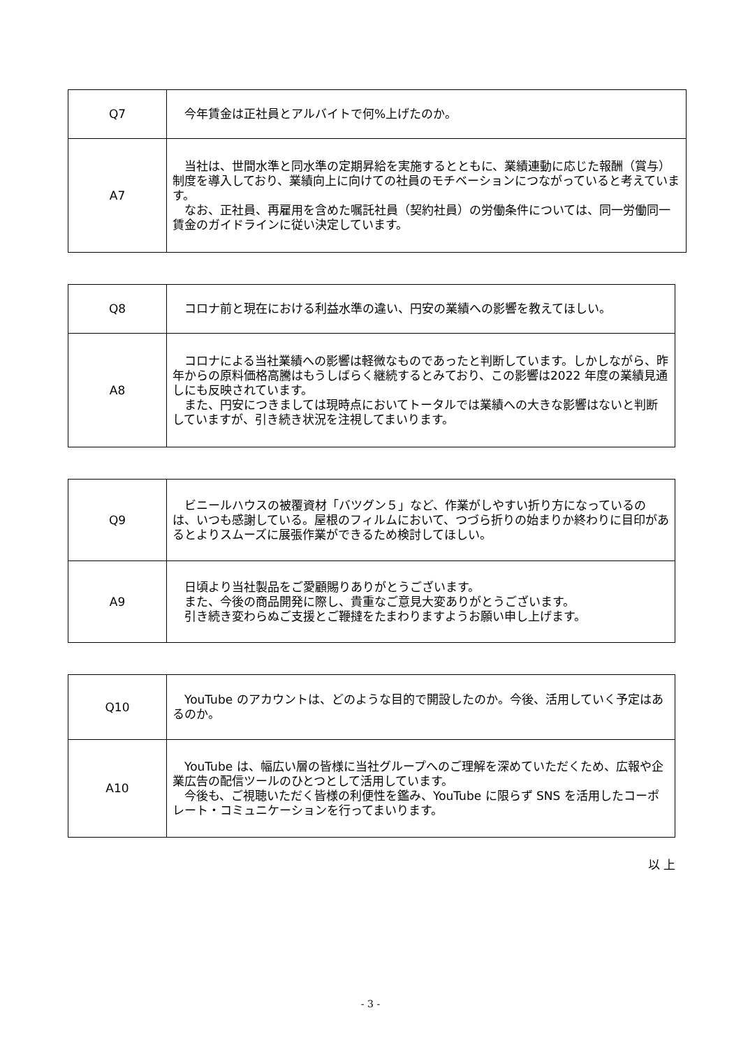| Q7 | 今年賃金は正社員とアルバイトで何%上げたのか。 |
| A7 | 当社は、世間水準と同水準の定期昇給を実施するとともに、業績連動に応じた報酬（賞与）制度を導入しており、業績向上に向けての社員のモチベーションにつながっていると考えています。 なお、正社員、再雇用を含めた嘱託社員（契約社員）の労働条件については、同一労働同一賃金のガイドラインに従い決定しています。 |
| Q8 | コロナ前と現在における利益水準の違い、円安の業績への影響を教えてほしい。 |
| A8 | コロナによる当社業績への影響は軽微なものであったと判断しています。しかしながら、昨年からの原料価格高騰はもうしばらく継続するとみており、この影響は2022 年度の業績見通しにも反映されています。 また、円安につきましては現時点においてトータルでは業績への大きな影響はないと判断していますが、引き続き状況を注視してまいります。 |
| Q9 | ビニールハウスの被覆資材「バツグン５」など、作業がしやすい折り方になっているのは、いつも感謝している。屋根のフィルムにおいて、つづら折りの始まりか終わりに目印があるとよりスムーズに展張作業ができるため検討してほしい。 |
| A9 | 日頃より当社製品をご愛顧賜りありがとうございます。 また、今後の商品開発に際し、貴重なご意見大変ありがとうございます。 引き続き変わらぬご支援とご鞭撻をたまわりますようお願い申し上げます。 |
| Q10 | YouTube のアカウントは、どのような目的で開設したのか。今後、活用していく予定はあるのか。 |
| A10 | YouTube は、幅広い層の皆様に当社グループへのご理解を深めていただくため、広報や企業広告の配信ツールのひとつとして活用しています。 今後も、ご視聴いただく皆様の利便性を鑑み、YouTube に限らず SNS を活用したコーポレート・コミュニケーションを行ってまいります。 |
以 上
- 3 -